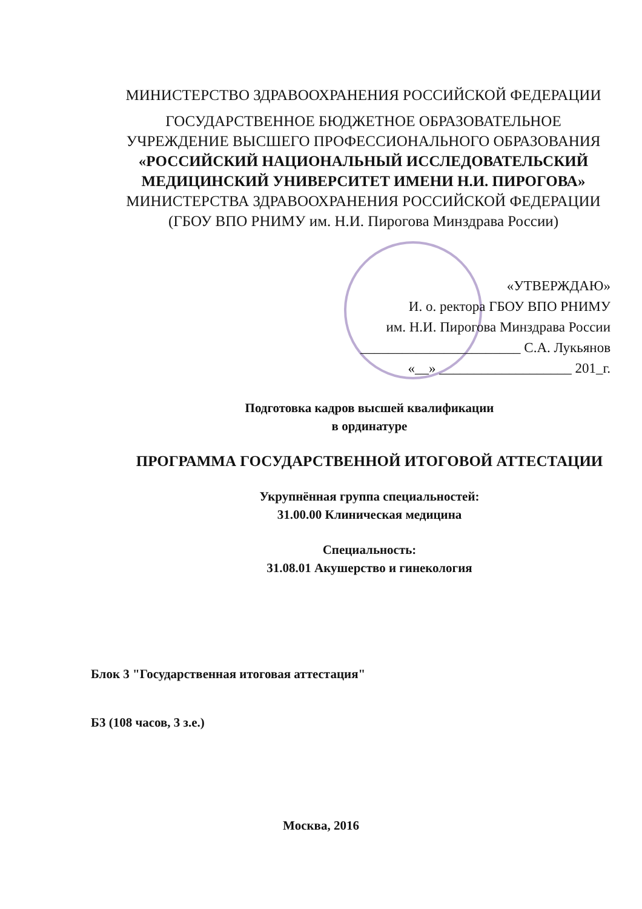МИНИСТЕРСТВО ЗДРАВООХРАНЕНИЯ РОССИЙСКОЙ ФЕДЕРАЦИИ
ГОСУДАРСТВЕННОЕ БЮДЖЕТНОЕ ОБРАЗОВАТЕЛЬНОЕ
УЧРЕЖДЕНИЕ ВЫСШЕГО ПРОФЕССИОНАЛЬНОГО ОБРАЗОВАНИЯ
«РОССИЙСКИЙ НАЦИОНАЛЬНЫЙ ИССЛЕДОВАТЕЛЬСКИЙ
МЕДИЦИНСКИЙ УНИВЕРСИТЕТ ИМЕНИ Н.И. ПИРОГОВА»
МИНИСТЕРСТВА ЗДРАВООХРАНЕНИЯ РОССИЙСКОЙ ФЕДЕРАЦИИ
(ГБОУ ВПО РНИМУ им. Н.И. Пирогова Минздрава России)
«УТВЕРЖДАЮ»
И. о. ректора ГБОУ ВПО РНИМУ
им. Н.И. Пирогова Минздрава России
_______________________ С.А. Лукьянов
«__» ___________________ 201_г.
Подготовка кадров высшей квалификации
в ординатуре
ПРОГРАММА ГОСУДАРСТВЕННОЙ ИТОГОВОЙ АТТЕСТАЦИИ
Укрупнённая группа специальностей:
31.00.00 Клиническая медицина
Специальность:
31.08.01 Акушерство и гинекология
Блок 3 "Государственная итоговая аттестация"
Б3 (108 часов, 3 з.е.)
Москва, 2016